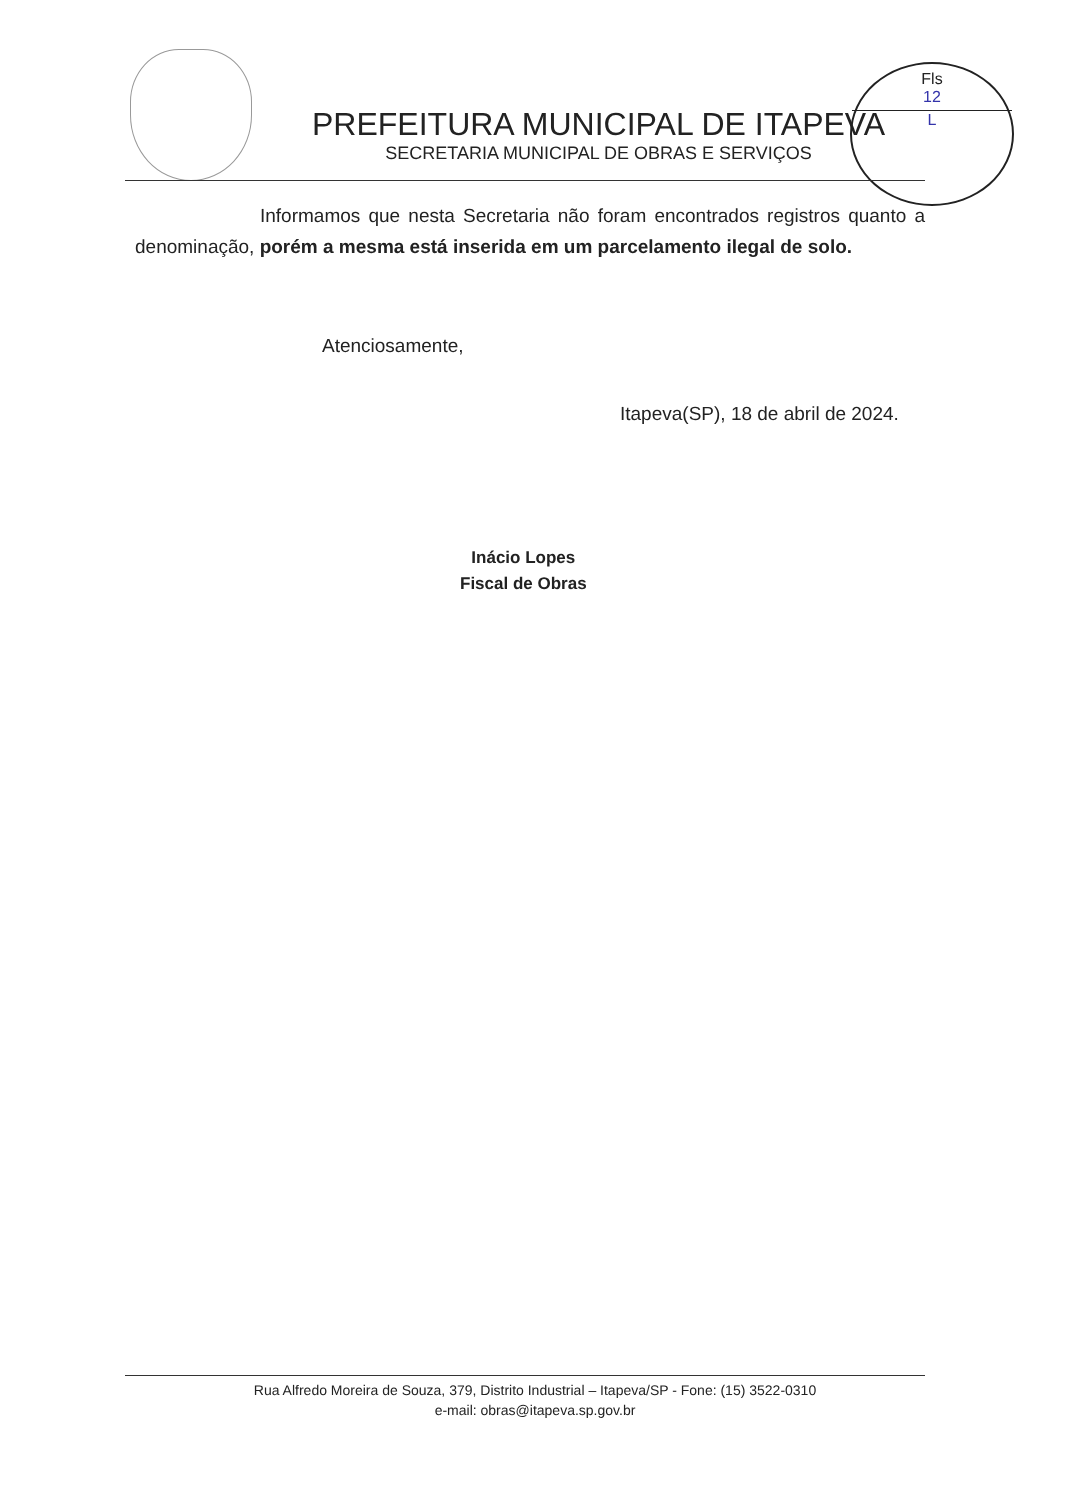PREFEITURA MUNICIPAL DE ITAPEVA
SECRETARIA MUNICIPAL DE OBRAS E SERVIÇOS
Fls
12
L
Informamos que nesta Secretaria não foram encontrados registros quanto a denominação, porém a mesma está inserida em um parcelamento ilegal de solo.
Atenciosamente,
Itapeva(SP), 18 de abril de 2024.
Inácio Lopes
Fiscal de Obras
Rua Alfredo Moreira de Souza, 379, Distrito Industrial – Itapeva/SP - Fone: (15) 3522-0310
e-mail: obras@itapeva.sp.gov.br